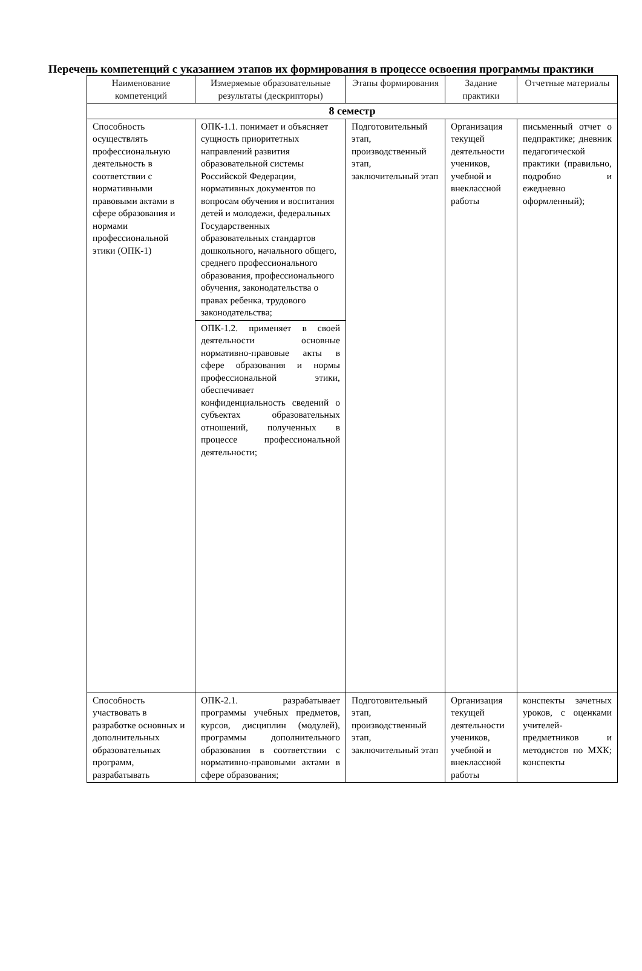Перечень компетенций с указанием этапов их формирования в процессе освоения программы практики
| Наименование компетенций | Измеряемые образовательные результаты (дескрипторы) | Этапы формирования | Задание практики | Отчетные материалы |
| --- | --- | --- | --- | --- |
| 8 семестр | | | | |
| Способность осуществлять профессиональную деятельность в соответствии с нормативными правовыми актами в сфере образования и нормами профессиональной этики (ОПК-1) | ОПК-1.1. понимает и объясняет сущность приоритетных направлений развития образовательной системы Российской Федерации, нормативных документов по вопросам обучения и воспитания детей и молодежи, федеральных Государственных образовательных стандартов дошкольного, начального общего, среднего профессионального образования, профессионального обучения, законодательства о правах ребенка, трудового законодательства; | Подготовительный этап, производственный этап, заключительный этап | Организация текущей деятельности учеников, учебной и внеклассной работы | письменный отчет о педпрактике; дневник педагогической практики (правильно, подробно и ежедневно оформленный); |
| | ОПК-1.2. применяет в своей деятельности основные нормативно-правовые акты в сфере образования и нормы профессиональной этики, обеспечивает конфиденциальность сведений о субъектах образовательных отношений, полученных в процессе профессиональной деятельности; | | | |
| Способность участвовать в разработке основных и дополнительных образовательных программ, разрабатывать | ОПК-2.1. разрабатывает программы учебных предметов, курсов, дисциплин (модулей), программы дополнительного образования в соответствии с нормативно-правовыми актами в сфере образования; | Подготовительный этап, производственный этап, заключительный этап | Организация текущей деятельности учеников, учебной и внеклассной работы | конспекты зачетных уроков, с оценками учителей-предметников и методистов по МХК; конспекты |